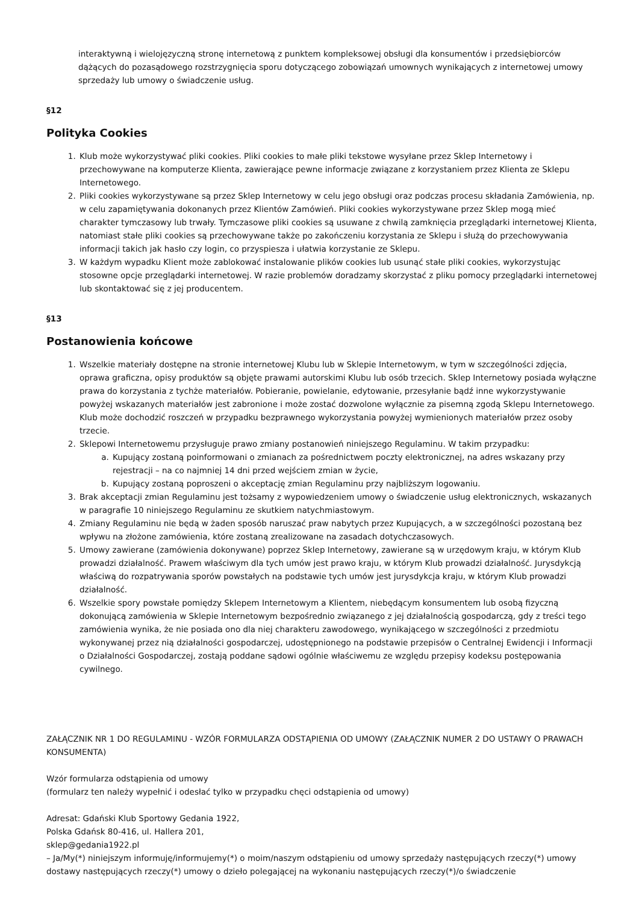interaktywną i wielojęzyczną stronę internetową z punktem kompleksowej obsługi dla konsumentów i przedsiębiorców dążących do pozasądowego rozstrzygnięcia sporu dotyczącego zobowiązań umownych wynikających z internetowej umowy sprzedaży lub umowy o świadczenie usług.
§12
Polityka Cookies
1. Klub może wykorzystywać pliki cookies. Pliki cookies to małe pliki tekstowe wysyłane przez Sklep Internetowy i przechowywane na komputerze Klienta, zawierające pewne informacje związane z korzystaniem przez Klienta ze Sklepu Internetowego.
2. Pliki cookies wykorzystywane są przez Sklep Internetowy w celu jego obsługi oraz podczas procesu składania Zamówienia, np. w celu zapamiętywania dokonanych przez Klientów Zamówień. Pliki cookies wykorzystywane przez Sklep mogą mieć charakter tymczasowy lub trwały. Tymczasowe pliki cookies są usuwane z chwilą zamknięcia przeglądarki internetowej Klienta, natomiast stałe pliki cookies są przechowywane także po zakończeniu korzystania ze Sklepu i służą do przechowywania informacji takich jak hasło czy login, co przyspiesza i ułatwia korzystanie ze Sklepu.
3. W każdym wypadku Klient może zablokować instalowanie plików cookies lub usunąć stałe pliki cookies, wykorzystując stosowne opcje przeglądarki internetowej. W razie problemów doradzamy skorzystać z pliku pomocy przeglądarki internetowej lub skontaktować się z jej producentem.
§13
Postanowienia końcowe
1. Wszelkie materiały dostępne na stronie internetowej Klubu lub w Sklepie Internetowym, w tym w szczególności zdjęcia, oprawa graficzna, opisy produktów są objęte prawami autorskimi Klubu lub osób trzecich. Sklep Internetowy posiada wyłączne prawa do korzystania z tychże materiałów. Pobieranie, powielanie, edytowanie, przesyłanie bądź inne wykorzystywanie powyżej wskazanych materiałów jest zabronione i może zostać dozwolone wyłącznie za pisemną zgodą Sklepu Internetowego. Klub może dochodzić roszczeń w przypadku bezprawnego wykorzystania powyżej wymienionych materiałów przez osoby trzecie.
2. Sklepowi Internetowemu przysługuje prawo zmiany postanowień niniejszego Regulaminu. W takim przypadku:
a. Kupujący zostaną poinformowani o zmianach za pośrednictwem poczty elektronicznej, na adres wskazany przy rejestracji – na co najmniej 14 dni przed wejściem zmian w życie,
b. Kupujący zostaną poproszeni o akceptację zmian Regulaminu przy najbliższym logowaniu.
3. Brak akceptacji zmian Regulaminu jest tożsamy z wypowiedzeniem umowy o świadczenie usług elektronicznych, wskazanych w paragrafie 10 niniejszego Regulaminu ze skutkiem natychmiastowym.
4. Zmiany Regulaminu nie będą w żaden sposób naruszać praw nabytych przez Kupujących, a w szczególności pozostaną bez wpływu na złożone zamówienia, które zostaną zrealizowane na zasadach dotychczasowych.
5. Umowy zawierane (zamówienia dokonywane) poprzez Sklep Internetowy, zawierane są w urzędowym kraju, w którym Klub prowadzi działalność. Prawem właściwym dla tych umów jest prawo kraju, w którym Klub prowadzi działalność. Jurysdykcją właściwą do rozpatrywania sporów powstałych na podstawie tych umów jest jurysdykcja kraju, w którym Klub prowadzi działalność.
6. Wszelkie spory powstałe pomiędzy Sklepem Internetowym a Klientem, niebędącym konsumentem lub osobą fizyczną dokonującą zamówienia w Sklepie Internetowym bezpośrednio związanego z jej działalnością gospodarczą, gdy z treści tego zamówienia wynika, że nie posiada ono dla niej charakteru zawodowego, wynikającego w szczególności z przedmiotu wykonywanej przez nią działalności gospodarczej, udostępnionego na podstawie przepisów o Centralnej Ewidencji i Informacji o Działalności Gospodarczej, zostają poddane sądowi ogólnie właściwemu ze względu przepisy kodeksu postępowania cywilnego.
ZAŁĄCZNIK NR 1 DO REGULAMINU - WZÓR FORMULARZA ODSTĄPIENIA OD UMOWY (ZAŁĄCZNIK NUMER 2 DO USTAWY O PRAWACH KONSUMENTA)
Wzór formularza odstąpienia od umowy
(formularz ten należy wypełnić i odesłać tylko w przypadku chęci odstąpienia od umowy)
Adresat: Gdański Klub Sportowy Gedania 1922,
Polska Gdańsk 80-416, ul. Hallera 201,
sklep@gedania1922.pl
– Ja/My(*) niniejszym informuję/informujemy(*) o moim/naszym odstąpieniu od umowy sprzedaży następujących rzeczy(*) umowy dostawy następujących rzeczy(*) umowy o dzieło polegającej na wykonaniu następujących rzeczy(*)/o świadczenie